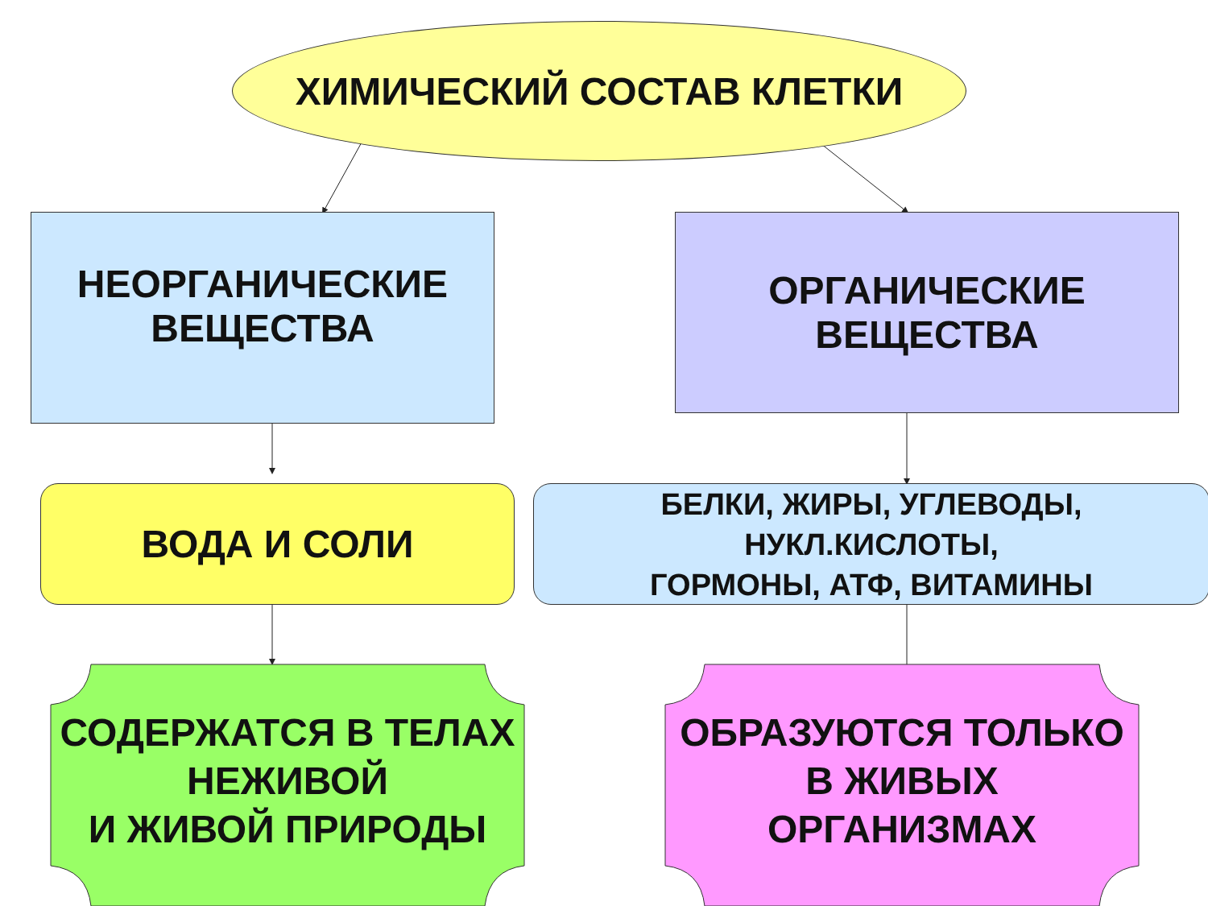ХИМИЧЕСКИЙ СОСТАВ КЛЕТКИ
НЕОРГАНИЧЕСКИЕ
ВЕЩЕСТВА
ОРГАНИЧЕСКИЕ
ВЕЩЕСТВА
ВОДА И СОЛИ
БЕЛКИ, ЖИРЫ, УГЛЕВОДЫ,
НУКЛ.КИСЛОТЫ,
ГОРМОНЫ, АТФ, ВИТАМИНЫ
СОДЕРЖАТСЯ В ТЕЛАХ
НЕЖИВОЙ
И ЖИВОЙ ПРИРОДЫ
ОБРАЗУЮТСЯ ТОЛЬКО
В ЖИВЫХ
ОРГАНИЗМАХ